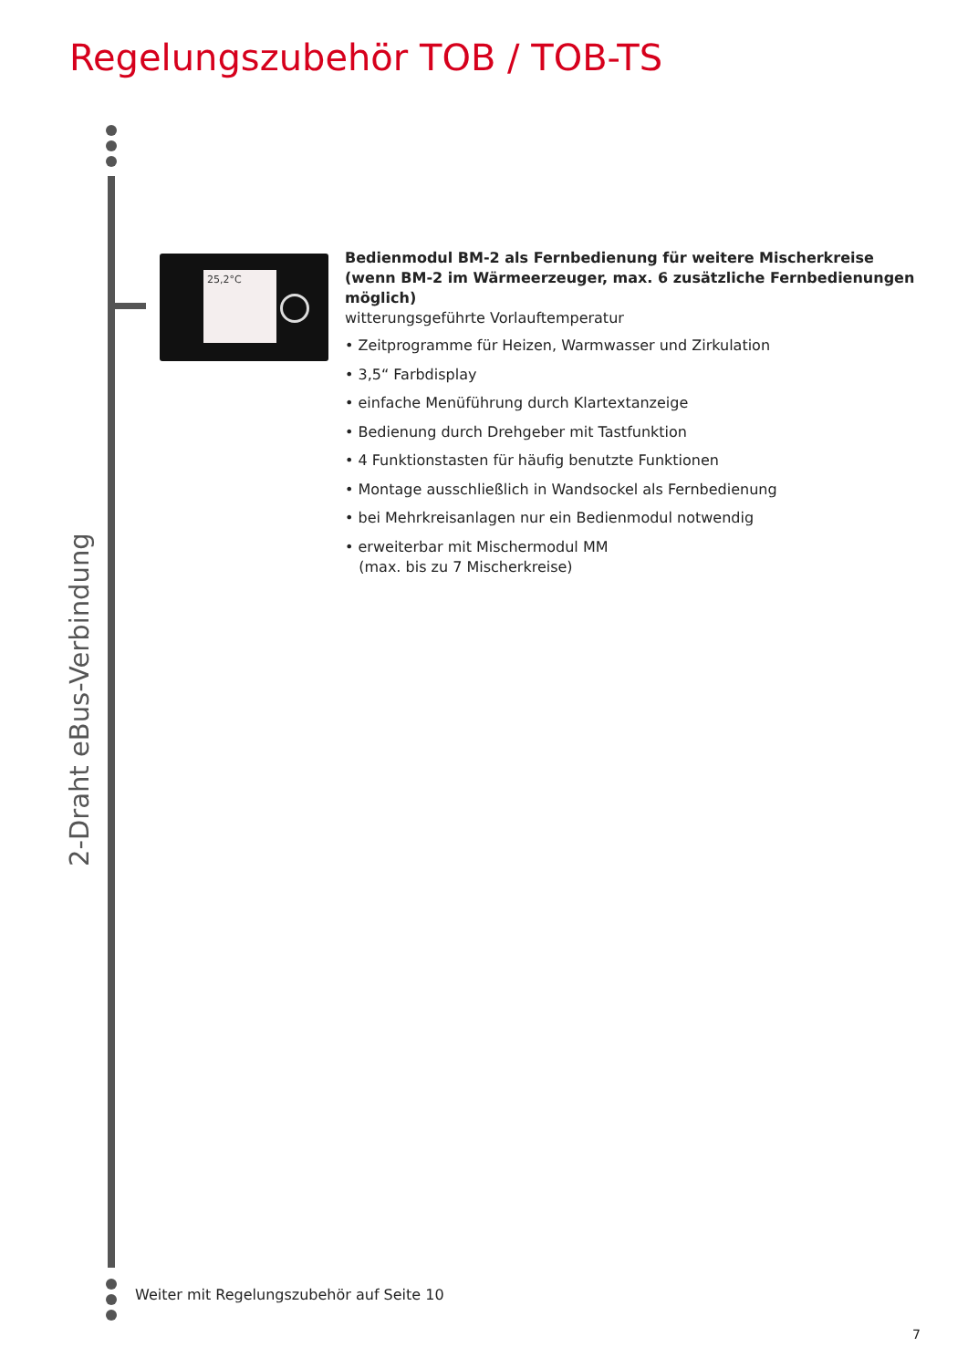Regelungszubehör TOB / TOB-TS
2-Draht eBus-Verbindung
25,2°C
Bedienmodul BM-2 als Fernbedienung für weitere Mischerkreise
(wenn BM-2 im Wärmeerzeuger, max. 6 zusätzliche Fernbedienungen möglich)
witterungsgeführte Vorlauftemperatur
• Zeitprogramme für Heizen, Warmwasser und Zirkulation
• 3,5“ Farbdisplay
• einfache Menüführung durch Klartextanzeige
• Bedienung durch Drehgeber mit Tastfunktion
• 4 Funktionstasten für häufig benutzte Funktionen
• Montage ausschließlich in Wandsockel als Fernbedienung
• bei Mehrkreisanlagen nur ein Bedienmodul notwendig
• erweiterbar mit Mischermodul MM
(max. bis zu 7 Mischerkreise)
Weiter mit Regelungszubehör auf Seite 10
7